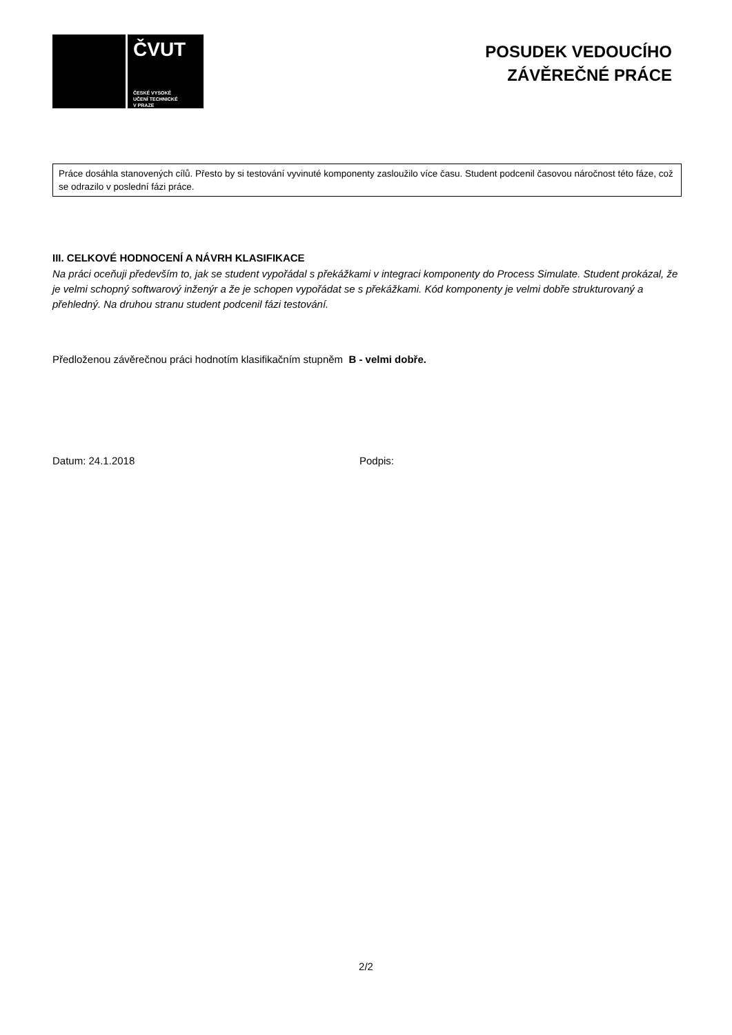ČVUT
ČESKÉ VYSOKÉ
UČENÍ TECHNICKÉ
V PRAZE
POSUDEK VEDOUCÍHO
ZÁVĚREČNÉ PRÁCE
Práce dosáhla stanovených cílů. Přesto by si testování vyvinuté komponenty zasloužilo více času. Student podcenil časovou náročnost této fáze, což se odrazilo v poslední fázi práce.
III. CELKOVÉ HODNOCENÍ A NÁVRH KLASIFIKACE
Na práci oceňuji především to, jak se student vypořádal s překážkami v integraci komponenty do Process Simulate. Student prokázal, že je velmi schopný softwarový inženýr a že je schopen vypořádat se s překážkami. Kód komponenty je velmi dobře strukturovaný a přehledný. Na druhou stranu student podcenil fázi testování.
Předloženou závěrečnou práci hodnotím klasifikačním stupněm B - velmi dobře.
Datum: 24.1.2018 Podpis:
2/2